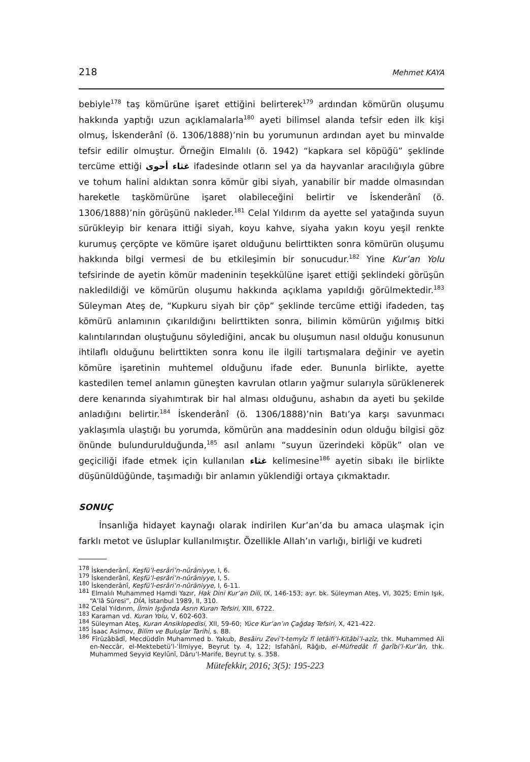218 Mehmet KAYA
bebiyle<sup>178</sup> taş kömürüne işaret ettiğini belirterek<sup>179</sup> ardından kömürün oluşumu hakkında yaptığı uzun açıklamalarla<sup>180</sup> ayeti bilimsel alanda tefsir eden ilk kişi olmuş, İskenderânî (ö. 1306/1888)’nin bu yorumunun ardından ayet bu minvalde tefsir edilir olmuştur. Örneğin Elmalılı (ö. 1942) “kapkara sel köpüğü” şeklinde tercüme ettiği غثاء أحوى ifadesinde otların sel ya da hayvanlar aracılığıyla gübre ve tohum halini aldıktan sonra kömür gibi siyah, yanabilir bir madde olmasından hareketle taşkömürüne işaret olabileceğini belirtir ve İskenderânî (ö. 1306/1888)’nin görüşünü nakleder.<sup>181</sup> Celal Yıldırım da ayette sel yatağında suyun sürükleyip bir kenara ittiği siyah, koyu kahve, siyaha yakın koyu yeşil renkte kurumuş çerçöpte ve kömüre işaret olduğunu belirttikten sonra kömürün oluşumu hakkında bilgi vermesi de bu etkileşimin bir sonucudur.<sup>182</sup> Yine Kur’an Yolu tefsirinde de ayetin kömür madeninin teşekkülüne işaret ettiği şeklindeki görüşün nakledildiği ve kömürün oluşumu hakkında açıklama yapıldığı görülmektedir.<sup>183</sup> Süleyman Ateş de, “Kupkuru siyah bir çöp” şeklinde tercüme ettiği ifadeden, taş kömürü anlamının çıkarıldığını belirttikten sonra, bilimin kömürün yığılmış bitki kalıntılarından oluştuğunu söylediğini, ancak bu oluşumun nasıl olduğu konusunun ihtilaflı olduğunu belirttikten sonra konu ile ilgili tartışmalara değinir ve ayetin kömüre işaretinin muhtemel olduğunu ifade eder. Bununla birlikte, ayette kastedilen temel anlamın güneşten kavrulan otların yağmur sularıyla sürüklenerek dere kenarında siyahımtırak bir hal alması olduğunu, ashabın da ayeti bu şekilde anladığını belirtir.<sup>184</sup> İskenderânî (ö. 1306/1888)’nin Batı’ya karşı savunmacı yaklaşımla ulaştığı bu yorumda, kömürün ana maddesinin odun olduğu bilgisi göz önünde bulundurulduğunda,<sup>185</sup> asıl anlamı “suyun üzerindeki köpük” olan ve geçiciliği ifade etmek için kullanılan غثاء kelimesine<sup>186</sup> ayetin sibakı ile birlikte düşünüldüğünde, taşımadığı bir anlamın yüklendiği ortaya çıkmaktadır.
SONUÇ
İnsanlığa hidayet kaynağı olarak indirilen Kur’an’da bu amaca ulaşmak için farklı metot ve üsluplar kullanılmıştır. Özellikle Allah’ın varlığı, birliği ve kudreti
<sup>178</sup> İskenderânî, Keşfü’l-esrâri’n-nûrâniyye, I, 6.
<sup>179</sup> İskenderânî, Keşfü’l-esrâri’n-nûrâniyye, I, 5.
<sup>180</sup> İskenderânî, Keşfü’l-esrâri’n-nûrâniyye, I, 6-11.
<sup>181</sup> Elmalılı Muhammed Hamdi Yazır, Hak Dini Kur’an Dili, IX, 146-153; ayr. bk. Süleyman Ateş, VI, 3025; Emin Işık, “A’lâ Sûresi”, DİA, İstanbul 1989, II, 310.
<sup>182</sup> Celal Yıldırım, İlmin Işığında Asrın Kuran Tefsiri, XIII, 6722.
<sup>183</sup> Karaman vd. Kuran Yolu, V, 602-603.
<sup>184</sup> Süleyman Ateş, Kuran Ansiklopedisi, XII, 59-60; Yüce Kur’an’ın Çağdaş Tefsiri, X, 421-422.
<sup>185</sup> İsaac Asimov, Bilim ve Buluşlar Tarihi, s. 88.
<sup>186</sup> Fîrûzâbâdî, Mecdüddîn Muhammed b. Yakub, Besâiru Zevi’t-temyîz fî letâifi’l-Kitâbi’l-azîz, thk. Muhammed Ali en-Neccâr, el-Mektebetü’l-ʿİlmiyye, Beyrut ty. 4, 122; Isfahânî, Râğıb, el-Müfredât fî ğarîbi’l-Kur’ân, thk. Muhammed Seyyid Keylûnî, Dâru’l-Marife, Beyrut ty. s. 358.
Mütefekkir, 2016; 3(5): 195-223